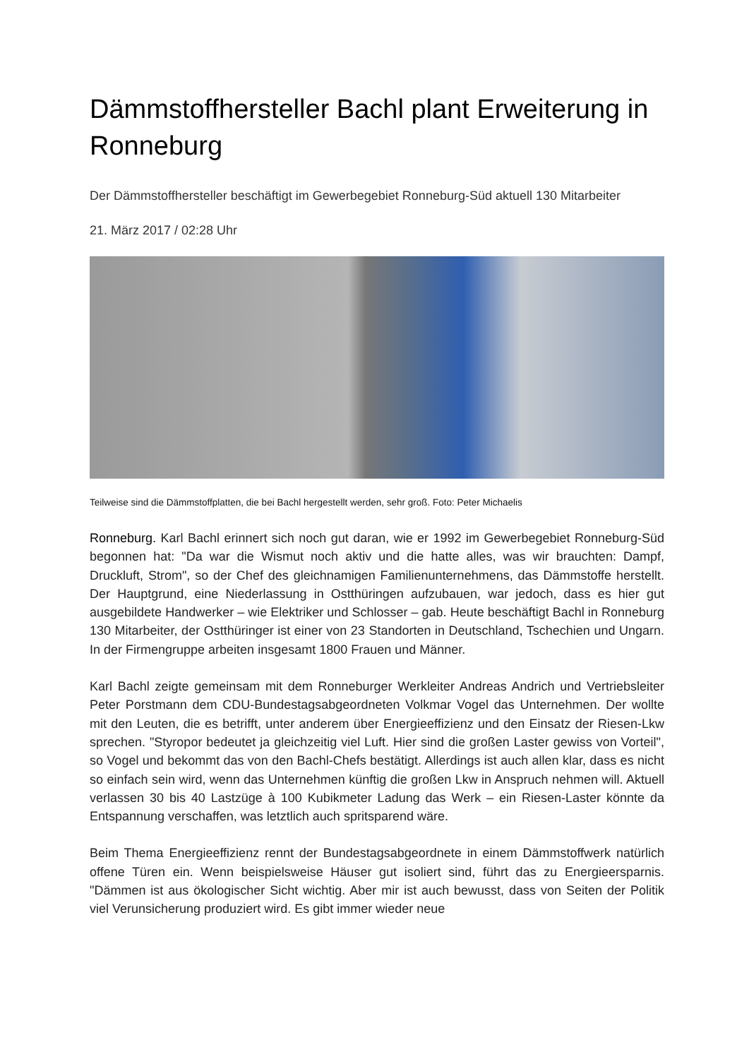Dämmstoffhersteller Bachl plant Erweiterung in Ronneburg
Der Dämmstoffhersteller beschäftigt im Gewerbegebiet Ronneburg-Süd aktuell 130 Mitarbeiter
21. März 2017 / 02:28 Uhr
Teilweise sind die Dämmstoffplatten, die bei Bachl hergestellt werden, sehr groß. Foto: Peter Michaelis
Ronneburg. Karl Bachl erinnert sich noch gut daran, wie er 1992 im Gewerbegebiet Ronneburg-Süd begonnen hat: "Da war die Wismut noch aktiv und die hatte alles, was wir brauchten: Dampf, Druckluft, Strom", so der Chef des gleichnamigen Familienunternehmens, das Dämmstoffe herstellt. Der Hauptgrund, eine Niederlassung in Ostthüringen aufzubauen, war jedoch, dass es hier gut ausgebildete Handwerker – wie Elektriker und Schlosser – gab. Heute beschäftigt Bachl in Ronneburg 130 Mitarbeiter, der Ostthüringer ist einer von 23 Standorten in Deutschland, Tschechien und Ungarn. In der Firmengruppe arbeiten insgesamt 1800 Frauen und Männer.
Karl Bachl zeigte gemeinsam mit dem Ronneburger Werkleiter Andreas Andrich und Vertriebsleiter Peter Porstmann dem CDU-Bundestagsabgeordneten Volkmar Vogel das Unternehmen. Der wollte mit den Leuten, die es betrifft, unter anderem über Energieeffizienz und den Einsatz der Riesen-Lkw sprechen. "Styropor bedeutet ja gleichzeitig viel Luft. Hier sind die großen Laster gewiss von Vorteil", so Vogel und bekommt das von den Bachl-Chefs bestätigt. Allerdings ist auch allen klar, dass es nicht so einfach sein wird, wenn das Unternehmen künftig die großen Lkw in Anspruch nehmen will. Aktuell verlassen 30 bis 40 Lastzüge à 100 Kubikmeter Ladung das Werk – ein Riesen-Laster könnte da Entspannung verschaffen, was letztlich auch spritsparend wäre.
Beim Thema Energieeffizienz rennt der Bundestagsabgeordnete in einem Dämmstoffwerk natürlich offene Türen ein. Wenn beispielsweise Häuser gut isoliert sind, führt das zu Energieersparnis. "Dämmen ist aus ökologischer Sicht wichtig. Aber mir ist auch bewusst, dass von Seiten der Politik viel Verunsicherung produziert wird. Es gibt immer wieder neue